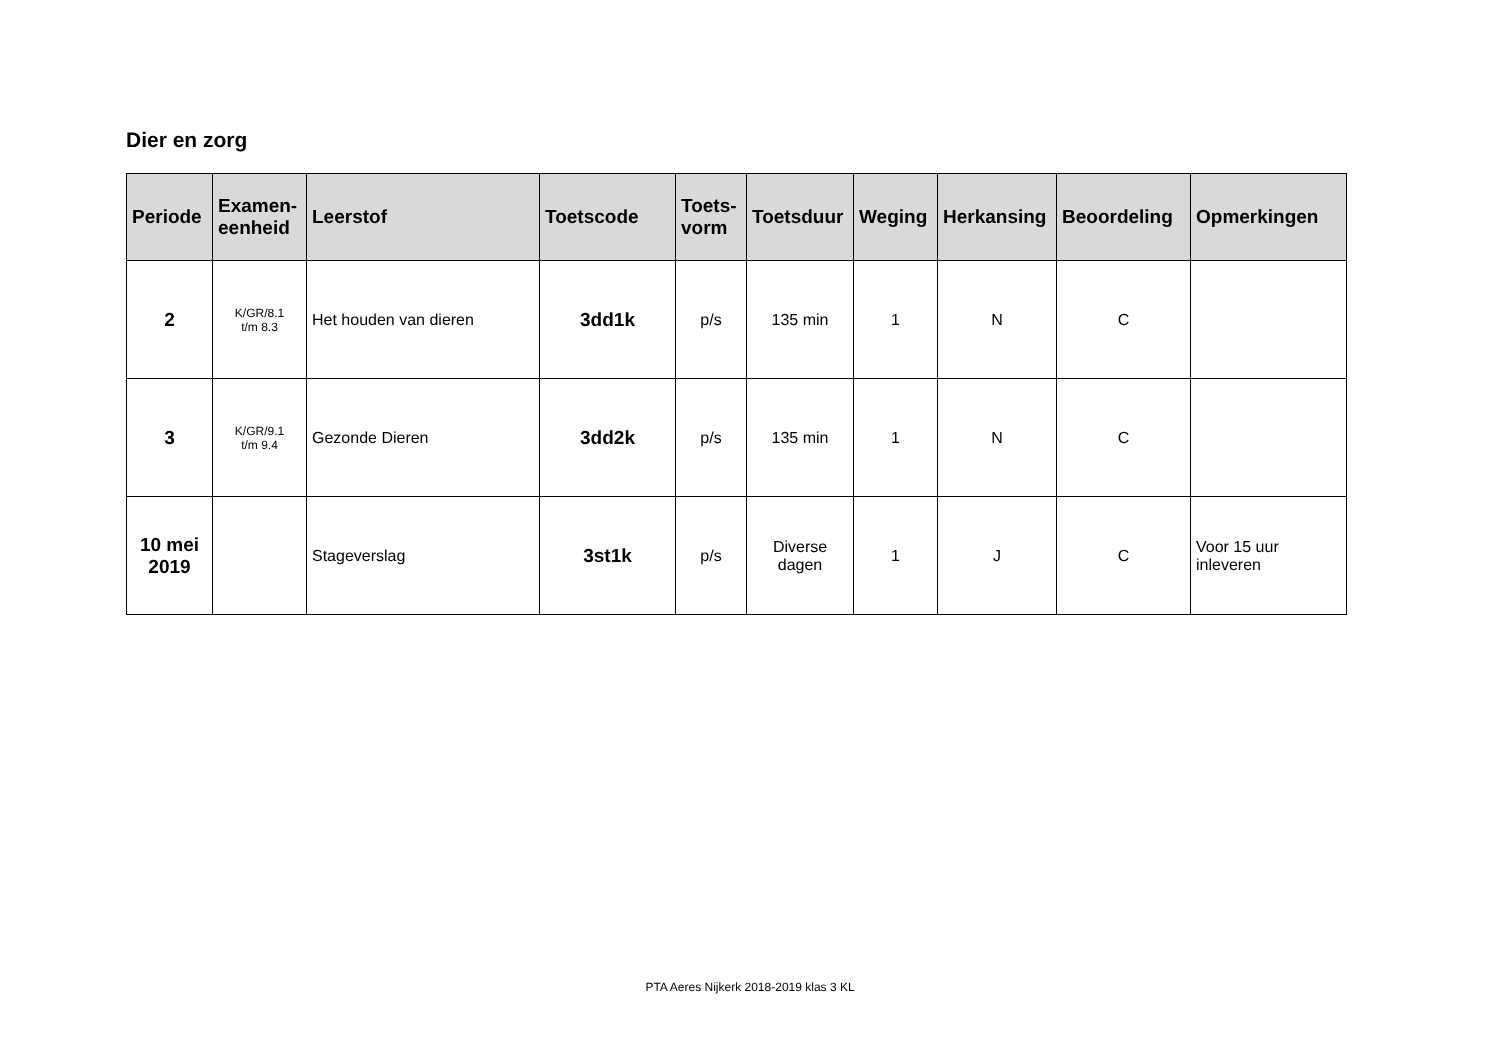Dier en zorg
| Periode | Examen- eenheid | Leerstof | Toetscode | Toets- vorm | Toetsduur | Weging | Herkansing | Beoordeling | Opmerkingen |
| --- | --- | --- | --- | --- | --- | --- | --- | --- | --- |
| 2 | K/GR/8.1 t/m 8.3 | Het houden van dieren | 3dd1k | p/s | 135 min | 1 | N | C | |
| 3 | K/GR/9.1 t/m 9.4 | Gezonde Dieren | 3dd2k | p/s | 135 min | 1 | N | C | |
| 10 mei 2019 | | Stageverslag | 3st1k | p/s | Diverse dagen | 1 | J | C | Voor 15 uur inleveren |
PTA Aeres Nijkerk 2018-2019 klas 3 KL